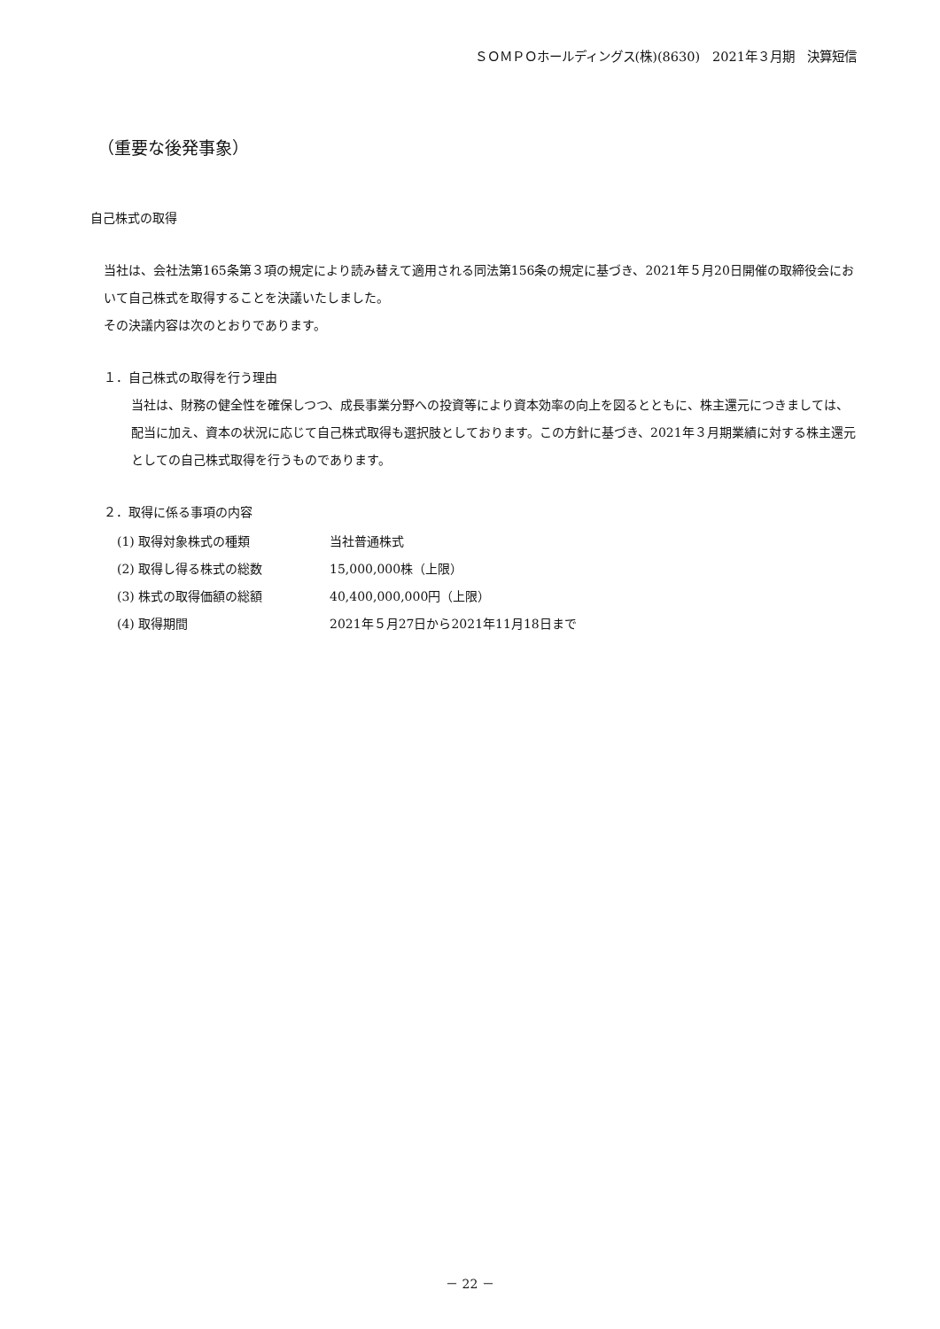ＳＯＭＰＯホールディングス(株)(8630)　2021年３月期　決算短信
（重要な後発事象）
自己株式の取得
当社は、会社法第165条第３項の規定により読み替えて適用される同法第156条の規定に基づき、2021年５月20日開催の取締役会において自己株式を取得することを決議いたしました。
その決議内容は次のとおりであります。
１．自己株式の取得を行う理由
当社は、財務の健全性を確保しつつ、成長事業分野への投資等により資本効率の向上を図るとともに、株主還元につきましては、配当に加え、資本の状況に応じて自己株式取得も選択肢としております。この方針に基づき、2021年３月期業績に対する株主還元としての自己株式取得を行うものであります。
２．取得に係る事項の内容
| (1) 取得対象株式の種類 | 当社普通株式 |
| (2) 取得し得る株式の総数 | 15,000,000株（上限） |
| (3) 株式の取得価額の総額 | 40,400,000,000円（上限） |
| (4) 取得期間 | 2021年５月27日から2021年11月18日まで |
－ 22 －